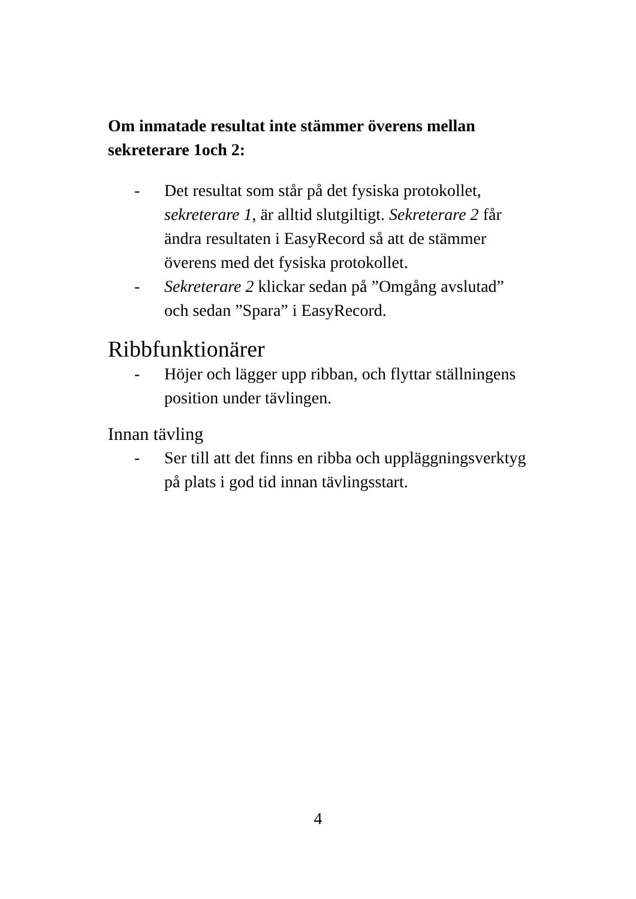Om inmatade resultat inte stämmer överens mellan sekreterare 1och 2:
- Det resultat som står på det fysiska protokollet, sekreterare 1, är alltid slutgiltigt. Sekreterare 2 får ändra resultaten i EasyRecord så att de stämmer överens med det fysiska protokollet.
- Sekreterare 2 klickar sedan på ”Omgång avslutad” och sedan ”Spara” i EasyRecord.
Ribbfunktionärer
- Höjer och lägger upp ribban, och flyttar ställningens position under tävlingen.
Innan tävling
- Ser till att det finns en ribba och uppläggningsverktyg på plats i god tid innan tävlingsstart.
4